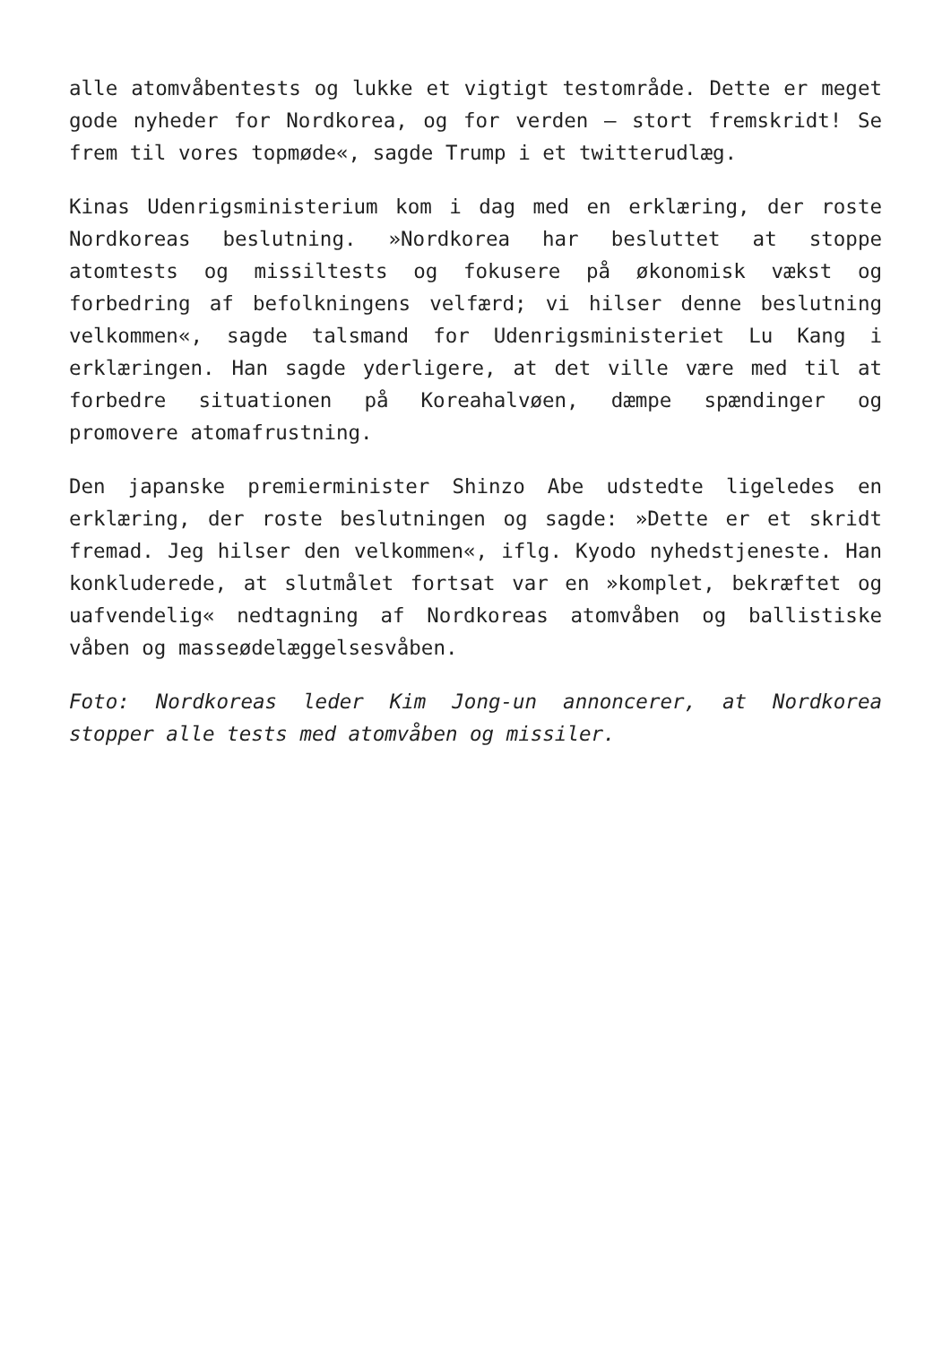alle atomvåbentests og lukke et vigtigt testområde. Dette er meget gode nyheder for Nordkorea, og for verden – stort fremskridt! Se frem til vores topmøde«, sagde Trump i et twitterudlæg.
Kinas Udenrigsministerium kom i dag med en erklæring, der roste Nordkoreas beslutning. »Nordkorea har besluttet at stoppe atomtests og missiltests og fokusere på økonomisk vækst og forbedring af befolkningens velfærd; vi hilser denne beslutning velkommen«, sagde talsmand for Udenrigsministeriet Lu Kang i erklæringen. Han sagde yderligere, at det ville være med til at forbedre situationen på Koreahalvøen, dæmpe spændinger og promovere atomafrustning.
Den japanske premierminister Shinzo Abe udstedte ligeledes en erklæring, der roste beslutningen og sagde: »Dette er et skridt fremad. Jeg hilser den velkommen«, iflg. Kyodo nyhedstjeneste. Han konkluderede, at slutmålet fortsat var en »komplet, bekræftet og uafvendelig« nedtagning af Nordkoreas atomvåben og ballistiske våben og masseødelæggelsesvåben.
Foto: Nordkoreas leder Kim Jong-un annoncerer, at Nordkorea stopper alle tests med atomvåben og missiler.